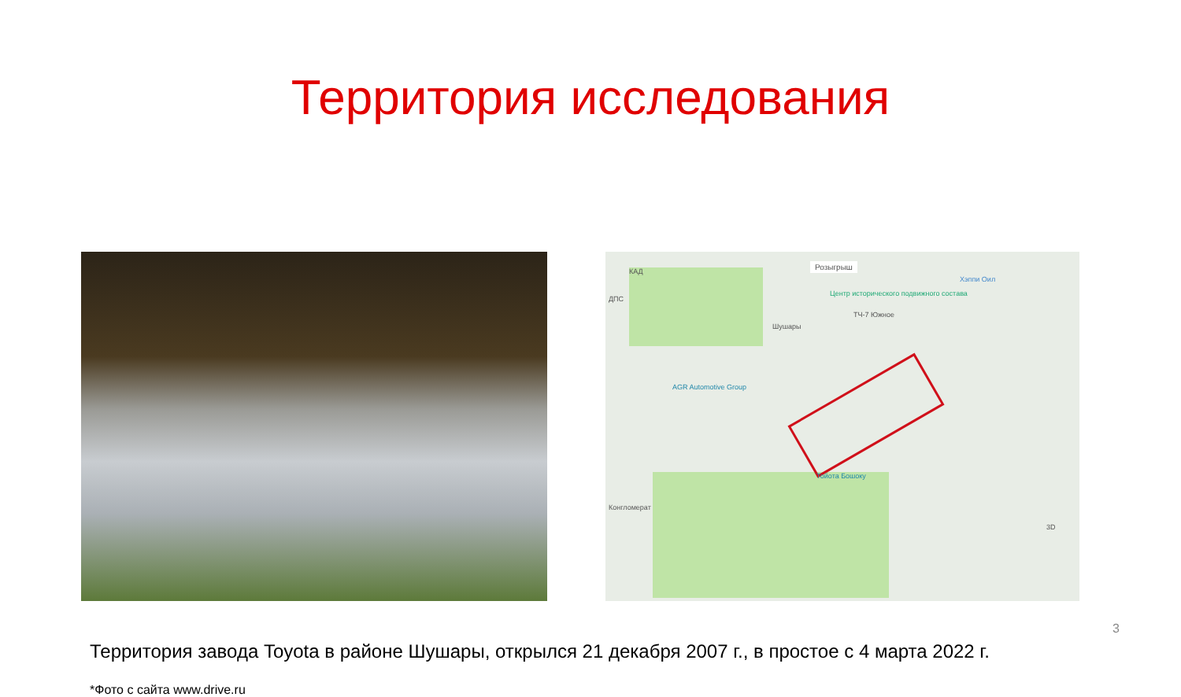Территория исследования
Розыгрыш
Хэппи Оил
Центр исторического подвижного состава
ТЧ-7 Южное
Шушары
AGR Automotive Group
Тойота Бошоку
Конгломерат
ДПС
КАД
3D
Территория завода Toyota в районе Шушары, открылся 21 декабря 2007 г., в простое с 4 марта 2022 г.
*Фото с сайта www.drive.ru
3